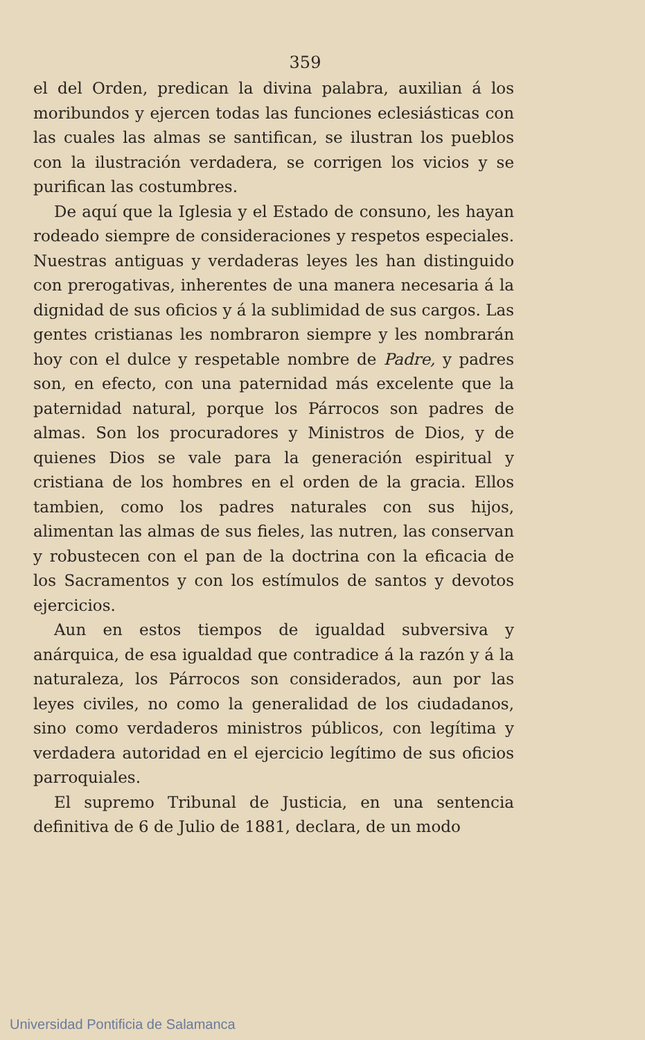359
el del Orden, predican la divina palabra, auxilian á los moribundos y ejercen todas las funciones eclesiásticas con las cuales las almas se santifican, se ilustran los pueblos con la ilustración verdadera, se corrigen los vicios y se purifican las costumbres.
De aquí que la Iglesia y el Estado de consuno, les hayan rodeado siempre de consideraciones y respetos especiales. Nuestras antiguas y verdaderas leyes les han distinguido con prerogativas, inherentes de una manera necesaria á la dignidad de sus oficios y á la sublimidad de sus cargos. Las gentes cristianas les nombraron siempre y les nombrarán hoy con el dulce y respetable nombre de Padre, y padres son, en efecto, con una paternidad más excelente que la paternidad natural, porque los Párrocos son padres de almas. Son los procuradores y Ministros de Dios, y de quienes Dios se vale para la generación espiritual y cristiana de los hombres en el orden de la gracia. Ellos tambien, como los padres naturales con sus hijos, alimentan las almas de sus fieles, las nutren, las conservan y robustecen con el pan de la doctrina con la eficacia de los Sacramentos y con los estímulos de santos y devotos ejercicios.
Aun en estos tiempos de igualdad subversiva y anárquica, de esa igualdad que contradice á la razón y á la naturaleza, los Párrocos son considerados, aun por las leyes civiles, no como la generalidad de los ciudadanos, sino como verdaderos ministros públicos, con legítima y verdadera autoridad en el ejercicio legítimo de sus oficios parroquiales.
El supremo Tribunal de Justicia, en una sentencia definitiva de 6 de Julio de 1881, declara, de un modo
Universidad Pontificia de Salamanca